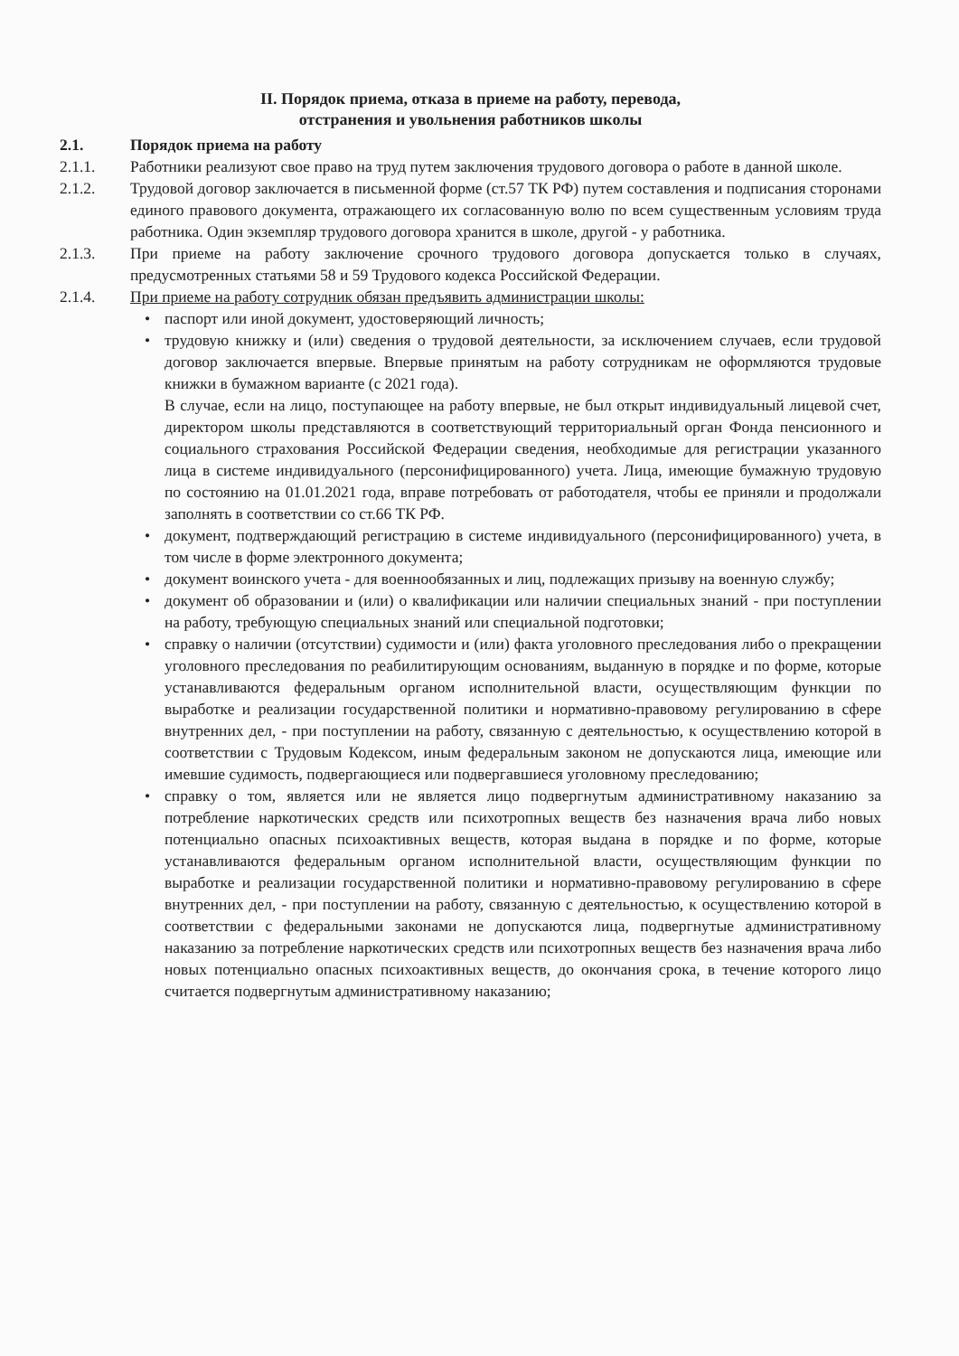II. Порядок приема, отказа в приеме на работу, перевода,
отстранения и увольнения работников школы
2.1. Порядок приема на работу
2.1.1. Работники реализуют свое право на труд путем заключения трудового договора о работе в данной школе.
2.1.2. Трудовой договор заключается в письменной форме (ст.57 ТК РФ) путем составления и подписания сторонами единого правового документа, отражающего их согласованную волю по всем существенным условиям труда работника. Один экземпляр трудового договора хранится в школе, другой - у работника.
2.1.3. При приеме на работу заключение срочного трудового договора допускается только в случаях, предусмотренных статьями 58 и 59 Трудового кодекса Российской Федерации.
2.1.4. При приеме на работу сотрудник обязан предъявить администрации школы:
• паспорт или иной документ, удостоверяющий личность;
• трудовую книжку и (или) сведения о трудовой деятельности, за исключением случаев, если трудовой договор заключается впервые. Впервые принятым на работу сотрудникам не оформляются трудовые книжки в бумажном варианте (с 2021 года).
В случае, если на лицо, поступающее на работу впервые, не был открыт индивидуальный лицевой счет, директором школы представляются в соответствующий территориальный орган Фонда пенсионного и социального страхования Российской Федерации сведения, необходимые для регистрации указанного лица в системе индивидуального (персонифицированного) учета. Лица, имеющие бумажную трудовую по состоянию на 01.01.2021 года, вправе потребовать от работодателя, чтобы ее приняли и продолжали заполнять в соответствии со ст.66 ТК РФ.
• документ, подтверждающий регистрацию в системе индивидуального (персонифицированного) учета, в том числе в форме электронного документа;
• документ воинского учета - для военнообязанных и лиц, подлежащих призыву на военную службу;
• документ об образовании и (или) о квалификации или наличии специальных знаний - при поступлении на работу, требующую специальных знаний или специальной подготовки;
• справку о наличии (отсутствии) судимости и (или) факта уголовного преследования либо о прекращении уголовного преследования по реабилитирующим основаниям, выданную в порядке и по форме, которые устанавливаются федеральным органом исполнительной власти, осуществляющим функции по выработке и реализации государственной политики и нормативно-правовому регулированию в сфере внутренних дел, - при поступлении на работу, связанную с деятельностью, к осуществлению которой в соответствии с Трудовым Кодексом, иным федеральным законом не допускаются лица, имеющие или имевшие судимость, подвергающиеся или подвергавшиеся уголовному преследованию;
• справку о том, является или не является лицо подвергнутым административному наказанию за потребление наркотических средств или психотропных веществ без назначения врача либо новых потенциально опасных психоактивных веществ, которая выдана в порядке и по форме, которые устанавливаются федеральным органом исполнительной власти, осуществляющим функции по выработке и реализации государственной политики и нормативно-правовому регулированию в сфере внутренних дел, - при поступлении на работу, связанную с деятельностью, к осуществлению которой в соответствии с федеральными законами не допускаются лица, подвергнутые административному наказанию за потребление наркотических средств или психотропных веществ без назначения врача либо новых потенциально опасных психоактивных веществ, до окончания срока, в течение которого лицо считается подвергнутым административному наказанию;